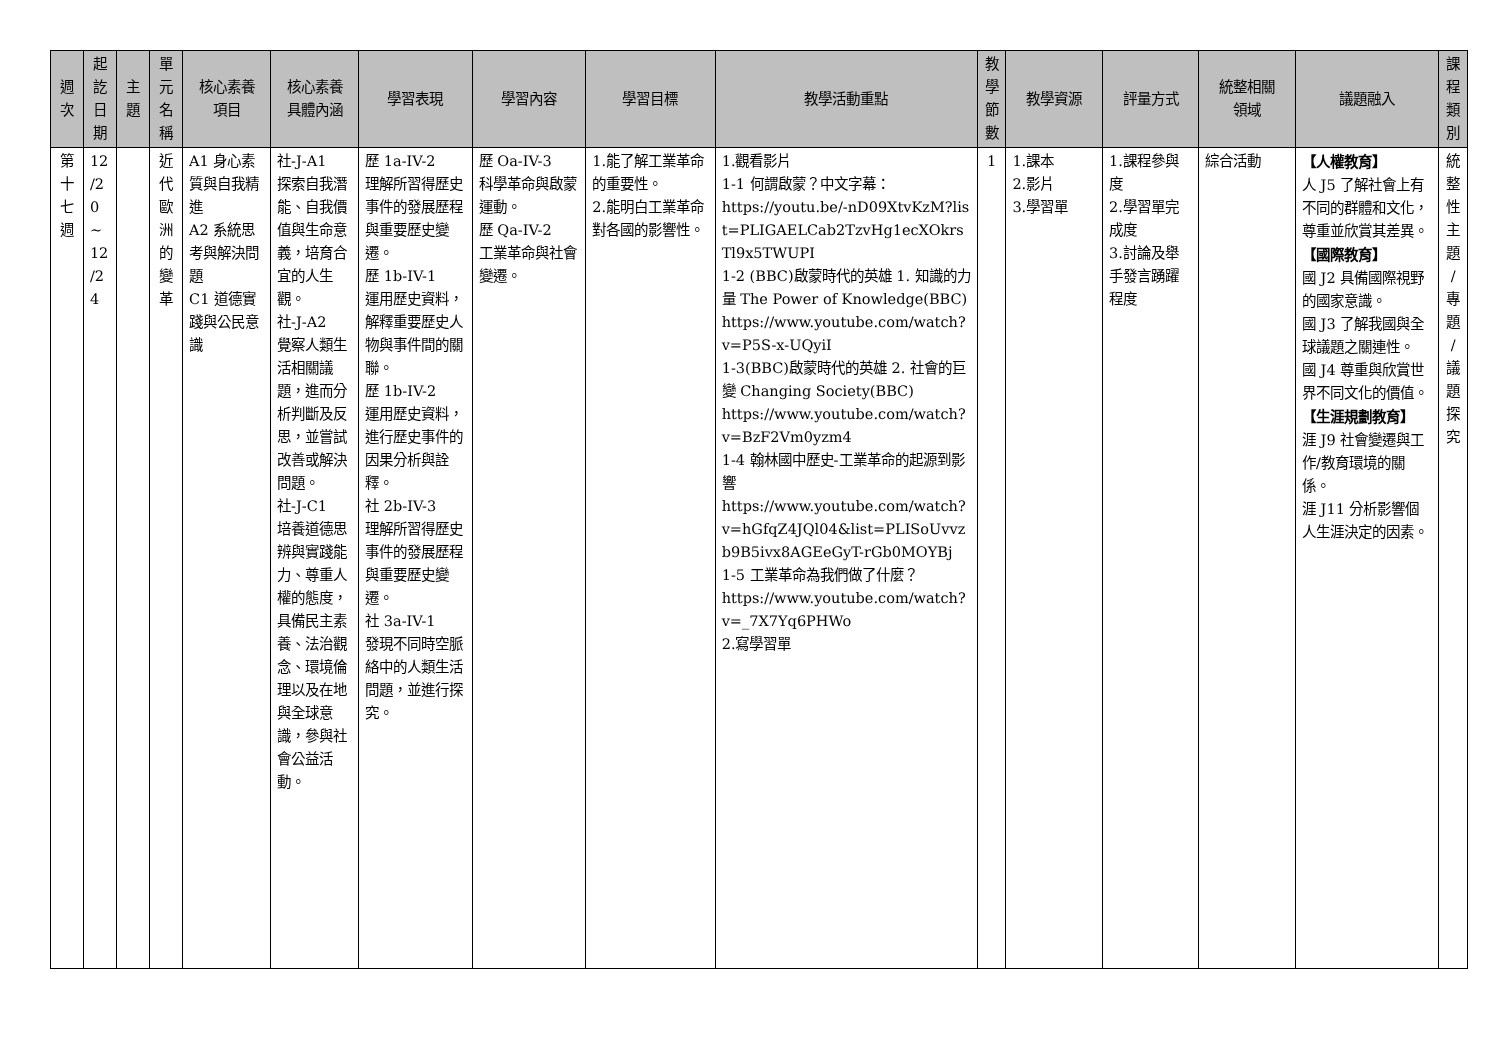| 週 次 | 起 訖 日 期 | 主 題 | 單 元 名 稱 | 核心素養 項目 | 核心素養 具體內涵 | 學習表現 | 學習內容 | 學習目標 | 教學活動重點 | 教 學 節 數 | 教學資源 | 評量方式 | 統整相關 領域 | 議題融入 | 課 程 類 別 |
| --- | --- | --- | --- | --- | --- | --- | --- | --- | --- | --- | --- | --- | --- | --- | --- |
| 第 十 七 週 | 12 /2 0 ~ 12 /2 4 | | 近 代 歐 洲 的 變 革 | A1 身心素質與自我精進 A2 系統思考與解決問題 C1 道德實踐與公民意識 | 社-J-A1 探索自我潛能、自我價值與生命意義，培育合宜的人生觀。 社-J-A2 覺察人類生活相關議題，進而分析判斷及反思，並嘗試改善或解決問題。 社-J-C1 培養道德思辨與實踐能力、尊重人權的態度，具備民主素養、法治觀念、環境倫理以及在地與全球意識，參與社會公益活動。 | 歷 1a-IV-2 理解所習得歷史事件的發展歷程與重要歷史變遷。 歷 1b-IV-1 運用歷史資料，解釋重要歷史人物與事件間的關聯。 歷 1b-IV-2 運用歷史資料，進行歷史事件的因果分析與詮釋。 社 2b-IV-3 理解所習得歷史事件的發展歷程與重要歷史變遷。 社 3a-IV-1 發現不同時空脈絡中的人類生活問題，並進行探究。 | 歷 Oa-IV-3 科學革命與啟蒙運動。 歷 Qa-IV-2 工業革命與社會變遷。 | 1.能了解工業革命的重要性。 2.能明白工業革命對各國的影響性。 | 1.觀看影片 1-1 何謂啟蒙？中文字幕： https://youtu.be/-nD09XtvKzM?list=PLIGAELCab2TzvHg1ecXOkrsTl9x5TWUPI 1-2 (BBC)啟蒙時代的英雄 1. 知識的力量 The Power of Knowledge(BBC) https://www.youtube.com/watch?v=P5S-x-UQyiI 1-3(BBC)啟蒙時代的英雄 2. 社會的巨變 Changing Society(BBC) https://www.youtube.com/watch?v=BzF2Vm0yzm4 1-4 翰林國中歷史-工業革命的起源到影響 https://www.youtube.com/watch?v=hGfqZ4JQl04&list=PLISoUvvzb9B5ivx8AGEeGyT-rGb0MOYBj 1-5 工業革命為我們做了什麼？ https://www.youtube.com/watch?v=_7X7Yq6PHWo 2.寫學習單 | 1 | 1.課本 2.影片 3.學習單 | 1.課程參與度 2.學習單完成度 3.討論及舉手發言踴躍程度 | 綜合活動 | 【人權教育】 人 J5 了解社會上有不同的群體和文化，尊重並欣賞其差異。 【國際教育】 國 J2 具備國際視野的國家意識。 國 J3 了解我國與全球議題之關連性。 國 J4 尊重與欣賞世界不同文化的價值。 【生涯規劃教育】 涯 J9 社會變遷與工作/教育環境的關係。 涯 J11 分析影響個人生涯決定的因素。 | 統 整 性 主 題 / 專 題 / 議 題 探 究 |